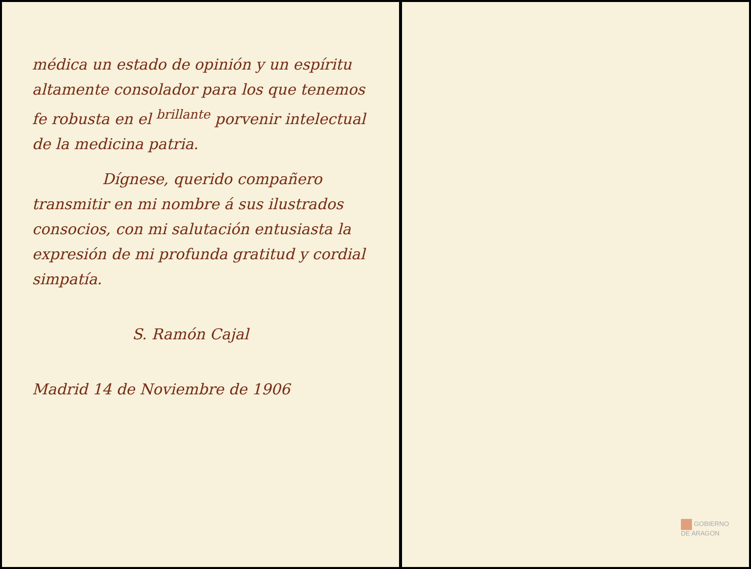médica un estado de opinión y un espíritu altamente consolador para los que tenemos fe robusta en el <sup>brillante</sup> porvenir intelectual de la medicina patria.
Dígnese, querido compañero transmitir en mi nombre á sus ilustrados consocios, con mi salutación entusiasta la expresión de mi profunda gratitud y cordial simpatía.
S. Ramón Cajal
Madrid 14 de Noviembre de 1906
GOBIERNO
DE ARAGON